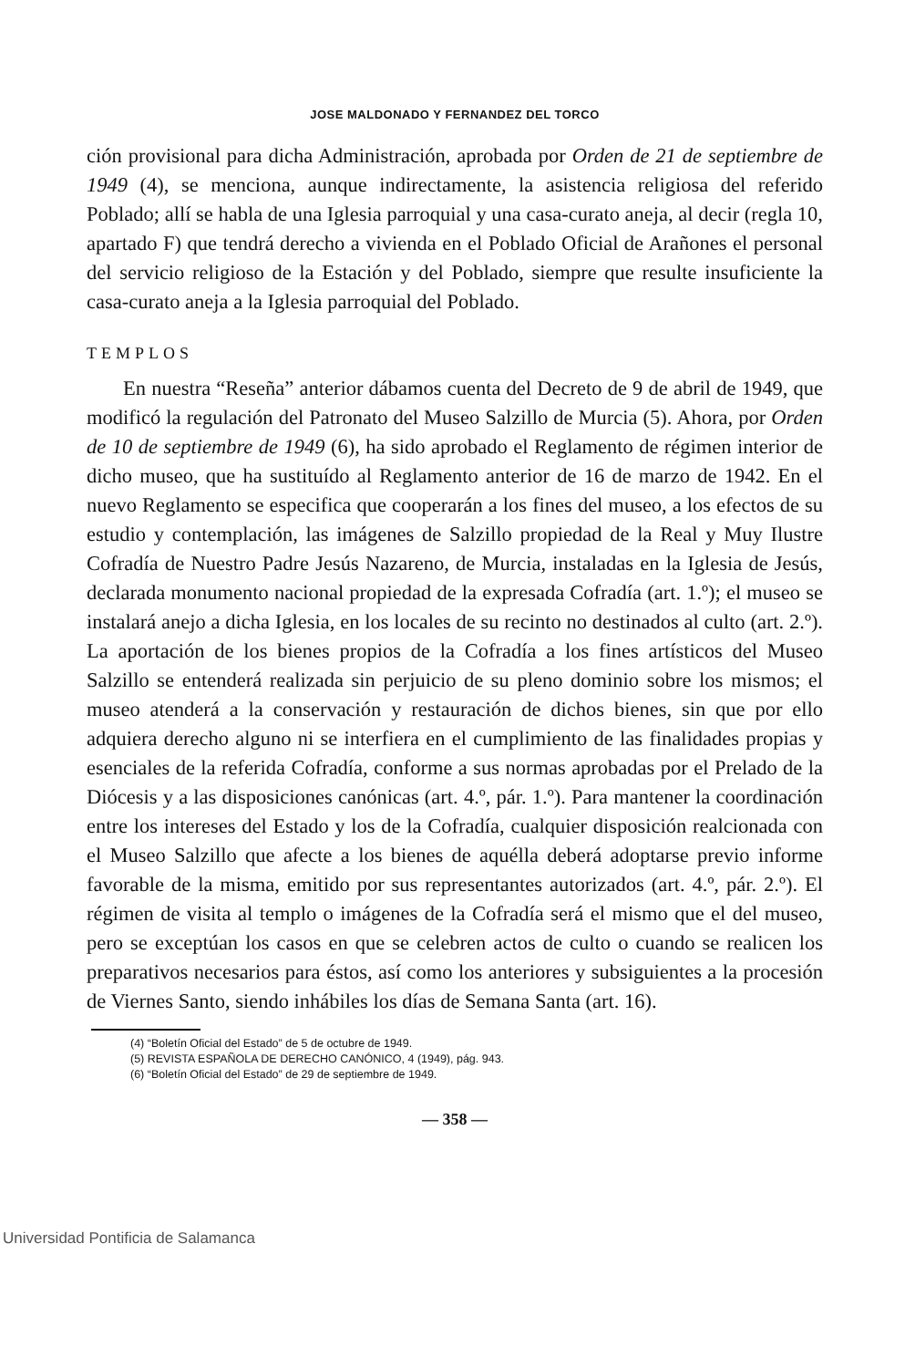JOSE MALDONADO Y FERNANDEZ DEL TORCO
ción provisional para dicha Administración, aprobada por Orden de 21 de septiembre de 1949 (4), se menciona, aunque indirectamente, la asistencia religiosa del referido Poblado; allí se habla de una Iglesia parroquial y una casa-curato aneja, al decir (regla 10, apartado F) que tendrá derecho a vivienda en el Poblado Oficial de Arañones el personal del servicio religioso de la Estación y del Poblado, siempre que resulte insuficiente la casa-curato aneja a la Iglesia parroquial del Poblado.
TEMPLOS
En nuestra “Reseña” anterior dábamos cuenta del Decreto de 9 de abril de 1949, que modificó la regulación del Patronato del Museo Salzillo de Murcia (5). Ahora, por Orden de 10 de septiembre de 1949 (6), ha sido aprobado el Reglamento de régimen interior de dicho museo, que ha sustituído al Reglamento anterior de 16 de marzo de 1942. En el nuevo Reglamento se especifica que cooperarán a los fines del museo, a los efectos de su estudio y contemplación, las imágenes de Salzillo propiedad de la Real y Muy Ilustre Cofradía de Nuestro Padre Jesús Nazareno, de Murcia, instaladas en la Iglesia de Jesús, declarada monumento nacional propiedad de la expresada Cofradía (art. 1.º); el museo se instalará anejo a dicha Iglesia, en los locales de su recinto no destinados al culto (art. 2.º). La aportación de los bienes propios de la Cofradía a los fines artísticos del Museo Salzillo se entenderá realizada sin perjuicio de su pleno dominio sobre los mismos; el museo atenderá a la conservación y restauración de dichos bienes, sin que por ello adquiera derecho alguno ni se interfiera en el cumplimiento de las finalidades propias y esenciales de la referida Cofradía, conforme a sus normas aprobadas por el Prelado de la Diócesis y a las disposiciones canónicas (art. 4.º, pár. 1.º). Para mantener la coordinación entre los intereses del Estado y los de la Cofradía, cualquier disposición realcionada con el Museo Salzillo que afecte a los bienes de aquélla deberá adoptarse previo informe favorable de la misma, emitido por sus representantes autorizados (art. 4.º, pár. 2.º). El régimen de visita al templo o imágenes de la Cofradía será el mismo que el del museo, pero se exceptúan los casos en que se celebren actos de culto o cuando se realicen los preparativos necesarios para éstos, así como los anteriores y subsiguientes a la procesión de Viernes Santo, siendo inhábiles los días de Semana Santa (art. 16).
(4) “Boletín Oficial del Estado” de 5 de octubre de 1949.
(5) REVISTA ESPAÑOLA DE DERECHO CANÓNICO, 4 (1949), pág. 943.
(6) “Boletín Oficial del Estado” de 29 de septiembre de 1949.
— 358 —
Universidad Pontificia de Salamanca